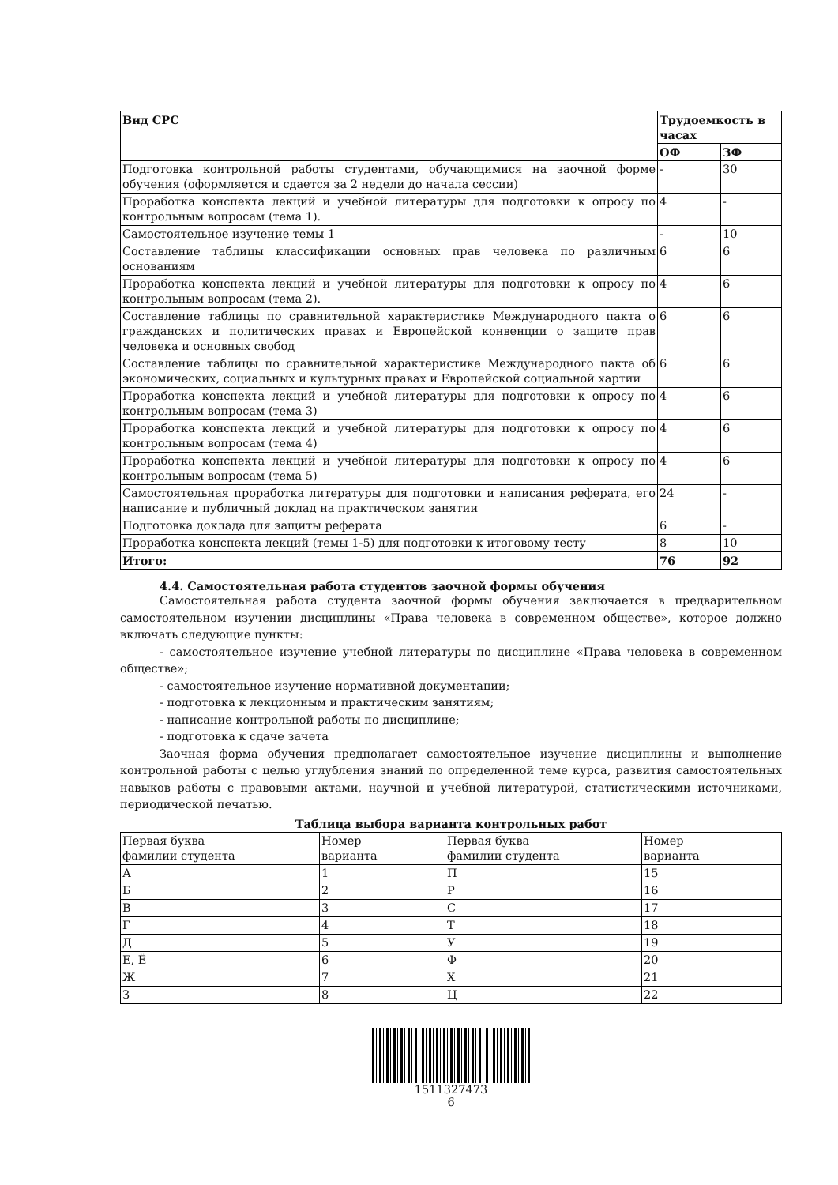| Вид СРС | Трудоемкость в часах | |
| --- | --- | --- |
| | ОФ | ЗФ |
| Подготовка контрольной работы студентами, обучающимися на заочной форме обучения (оформляется и сдается за 2 недели до начала сессии) | - | 30 |
| Проработка конспекта лекций и учебной литературы для подготовки к опросу по контрольным вопросам (тема 1). | 4 | - |
| Самостоятельное изучение темы 1 | - | 10 |
| Составление таблицы классификации основных прав человека по различным основаниям | 6 | 6 |
| Проработка конспекта лекций и учебной литературы для подготовки к опросу по контрольным вопросам (тема 2). | 4 | 6 |
| Составление таблицы по сравнительной характеристике Международного пакта о гражданских и политических правах и Европейской конвенции о защите прав человека и основных свобод | 6 | 6 |
| Составление таблицы по сравнительной характеристике Международного пакта об экономических, социальных и культурных правах и Европейской социальной хартии | 6 | 6 |
| Проработка конспекта лекций и учебной литературы для подготовки к опросу по контрольным вопросам (тема 3) | 4 | 6 |
| Проработка конспекта лекций и учебной литературы для подготовки к опросу по контрольным вопросам (тема 4) | 4 | 6 |
| Проработка конспекта лекций и учебной литературы для подготовки к опросу по контрольным вопросам (тема 5) | 4 | 6 |
| Самостоятельная проработка литературы для подготовки и написания реферата, его написание и публичный доклад на практическом занятии | 24 | - |
| Подготовка доклада для защиты реферата | 6 | - |
| Проработка конспекта лекций (темы 1-5) для подготовки к итоговому тесту | 8 | 10 |
| Итого: | 76 | 92 |
4.4. Самостоятельная работа студентов заочной формы обучения
Самостоятельная работа студента заочной формы обучения заключается в предварительном самостоятельном изучении дисциплины «Права человека в современном обществе», которое должно включать следующие пункты:
- самостоятельное изучение учебной литературы по дисциплине «Права человека в современном обществе»;
- самостоятельное изучение нормативной документации;
- подготовка к лекционным и практическим занятиям;
- написание контрольной работы по дисциплине;
- подготовка к сдаче зачета
Заочная форма обучения предполагает самостоятельное изучение дисциплины и выполнение контрольной работы с целью углубления знаний по определенной теме курса, развития самостоятельных навыков работы с правовыми актами, научной и учебной литературой, статистическими источниками, периодической печатью.
Таблица выбора варианта контрольных работ
| Первая буква фамилии студента | Номер варианта | Первая буква фамилии студента | Номер варианта |
| А | 1 | П | 15 |
| Б | 2 | Р | 16 |
| В | 3 | С | 17 |
| Г | 4 | Т | 18 |
| Д | 5 | У | 19 |
| Е, Ё | 6 | Ф | 20 |
| Ж | 7 | Х | 21 |
| З | 8 | Ц | 22 |
1511327473
6